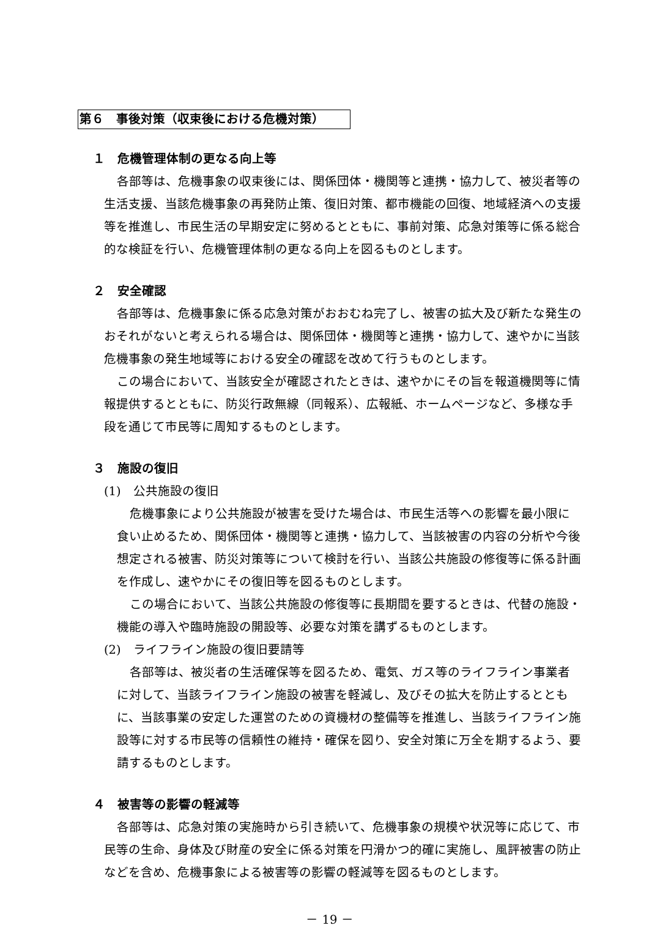第６　事後対策（収束後における危機対策）
１　危機管理体制の更なる向上等
各部等は、危機事象の収束後には、関係団体・機関等と連携・協力して、被災者等の生活支援、当該危機事象の再発防止策、復旧対策、都市機能の回復、地域経済への支援等を推進し、市民生活の早期安定に努めるとともに、事前対策、応急対策等に係る総合的な検証を行い、危機管理体制の更なる向上を図るものとします。
２　安全確認
各部等は、危機事象に係る応急対策がおおむね完了し、被害の拡大及び新たな発生のおそれがないと考えられる場合は、関係団体・機関等と連携・協力して、速やかに当該危機事象の発生地域等における安全の確認を改めて行うものとします。
この場合において、当該安全が確認されたときは、速やかにその旨を報道機関等に情報提供するとともに、防災行政無線（同報系）、広報紙、ホームページなど、多様な手段を通じて市民等に周知するものとします。
３　施設の復旧
(1)　公共施設の復旧
危機事象により公共施設が被害を受けた場合は、市民生活等への影響を最小限に食い止めるため、関係団体・機関等と連携・協力して、当該被害の内容の分析や今後想定される被害、防災対策等について検討を行い、当該公共施設の修復等に係る計画を作成し、速やかにその復旧等を図るものとします。
この場合において、当該公共施設の修復等に長期間を要するときは、代替の施設・機能の導入や臨時施設の開設等、必要な対策を講ずるものとします。
(2)　ライフライン施設の復旧要請等
各部等は、被災者の生活確保等を図るため、電気、ガス等のライフライン事業者に対して、当該ライフライン施設の被害を軽減し、及びその拡大を防止するとともに、当該事業の安定した運営のための資機材の整備等を推進し、当該ライフライン施設等に対する市民等の信頼性の維持・確保を図り、安全対策に万全を期するよう、要請するものとします。
４　被害等の影響の軽減等
各部等は、応急対策の実施時から引き続いて、危機事象の規模や状況等に応じて、市民等の生命、身体及び財産の安全に係る対策を円滑かつ的確に実施し、風評被害の防止などを含め、危機事象による被害等の影響の軽減等を図るものとします。
－ 19 －